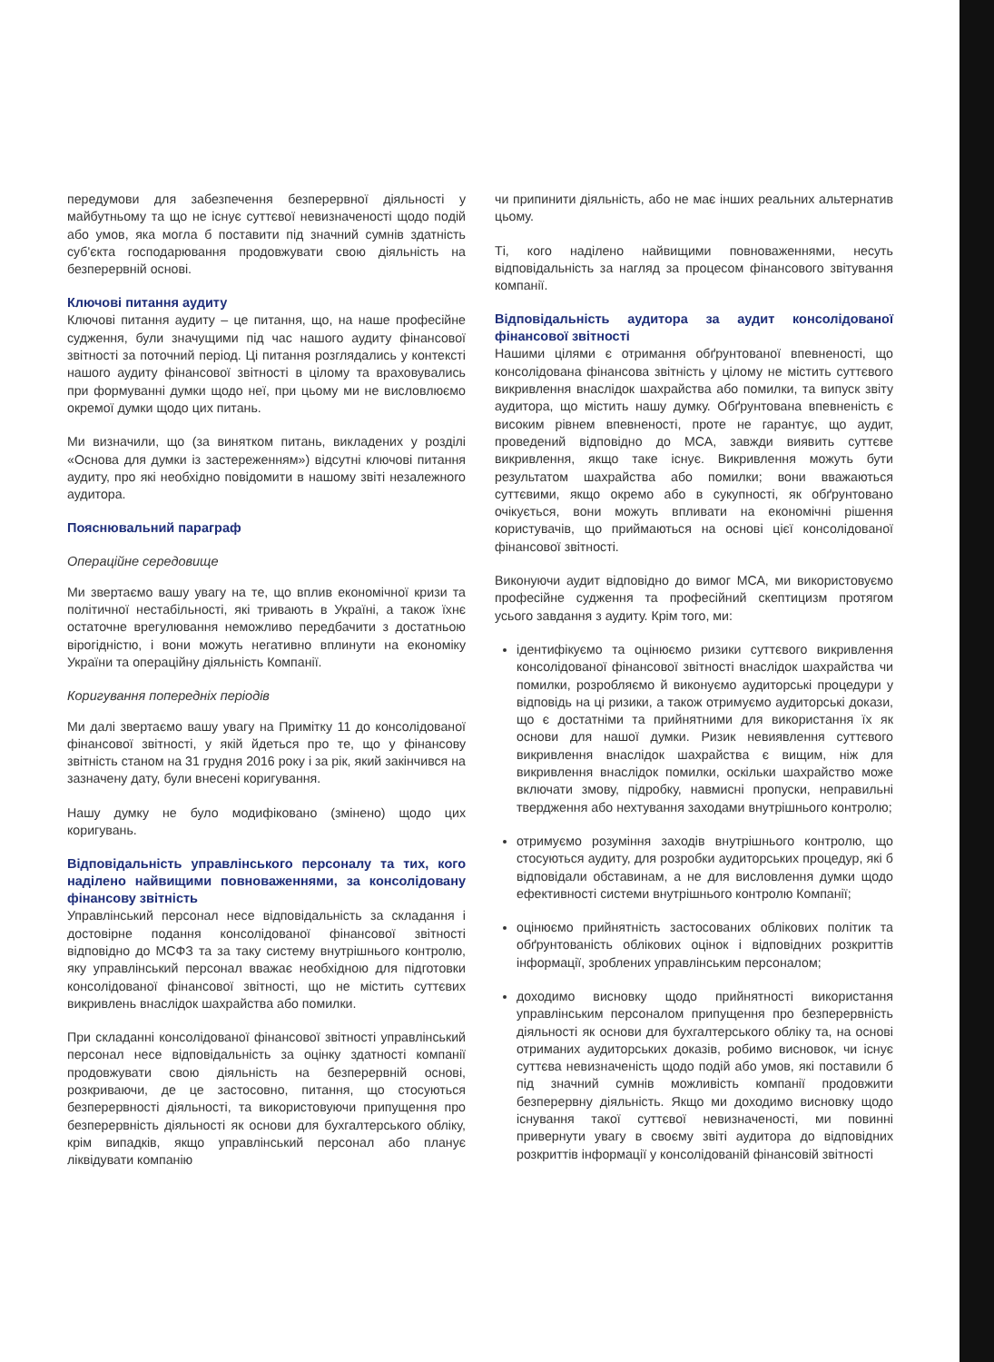передумови для забезпечення безперервної діяльності у майбутньому та що не існує суттєвої невизначеності щодо подій або умов, яка могла б поставити під значний сумнів здатність суб'єкта господарювання продовжувати свою діяльність на безперервній основі.
Ключові питання аудиту
Ключові питання аудиту – це питання, що, на наше професійне судження, були значущими під час нашого аудиту фінансової звітності за поточний період. Ці питання розглядались у контексті нашого аудиту фінансової звітності в цілому та враховувались при формуванні думки щодо неї, при цьому ми не висловлюємо окремої думки щодо цих питань.
Ми визначили, що (за винятком питань, викладених у розділі «Основа для думки із застереженням») відсутні ключові питання аудиту, про які необхідно повідомити в нашому звіті незалежного аудитора.
Пояснювальний параграф
Операційне середовище
Ми звертаємо вашу увагу на те, що вплив економічної кризи та політичної нестабільності, які тривають в Україні, а також їхнє остаточне врегулювання неможливо передбачити з достатньою вірогідністю, і вони можуть негативно вплинути на економіку України та операційну діяльність Компанії.
Коригування попередніх періодів
Ми далі звертаємо вашу увагу на Примітку 11 до консолідованої фінансової звітності, у якій йдеться про те, що у фінансову звітність станом на 31 грудня 2016 року і за рік, який закінчився на зазначену дату, були внесені коригування.
Нашу думку не було модифіковано (змінено) щодо цих коригувань.
Відповідальність управлінського персоналу та тих, кого наділено найвищими повноваженнями, за консолідовану фінансову звітність
Управлінський персонал несе відповідальність за складання і достовірне подання консолідованої фінансової звітності відповідно до МСФЗ та за таку систему внутрішнього контролю, яку управлінський персонал вважає необхідною для підготовки консолідованої фінансової звітності, що не містить суттєвих викривлень внаслідок шахрайства або помилки.
При складанні консолідованої фінансової звітності управлінський персонал несе відповідальність за оцінку здатності компанії продовжувати свою діяльність на безперервній основі, розкриваючи, де це застосовно, питання, що стосуються безперервності діяльності, та використовуючи припущення про безперервність діяльності як основи для бухгалтерського обліку, крім випадків, якщо управлінський персонал або планує ліквідувати компанію
чи припинити діяльність, або не має інших реальних альтернатив цьому.
Ті, кого наділено найвищими повноваженнями, несуть відповідальність за нагляд за процесом фінансового звітування компанії.
Відповідальність аудитора за аудит консолідованої фінансової звітності
Нашими цілями є отримання обґрунтованої впевненості, що консолідована фінансова звітність у цілому не містить суттєвого викривлення внаслідок шахрайства або помилки, та випуск звіту аудитора, що містить нашу думку. Обґрунтована впевненість є високим рівнем впевненості, проте не гарантує, що аудит, проведений відповідно до МСА, завжди виявить суттєве викривлення, якщо таке існує. Викривлення можуть бути результатом шахрайства або помилки; вони вважаються суттєвими, якщо окремо або в сукупності, як обґрунтовано очікується, вони можуть впливати на економічні рішення користувачів, що приймаються на основі цієї консолідованої фінансової звітності.
Виконуючи аудит відповідно до вимог МСА, ми використовуємо професійне судження та професійний скептицизм протягом усього завдання з аудиту. Крім того, ми:
ідентифікуємо та оцінюємо ризики суттєвого викривлення консолідованої фінансової звітності внаслідок шахрайства чи помилки, розробляємо й виконуємо аудиторські процедури у відповідь на ці ризики, а також отримуємо аудиторські докази, що є достатніми та прийнятними для використання їх як основи для нашої думки. Ризик невиявлення суттєвого викривлення внаслідок шахрайства є вищим, ніж для викривлення внаслідок помилки, оскільки шахрайство може включати змову, підробку, навмисні пропуски, неправильні твердження або нехтування заходами внутрішнього контролю;
отримуємо розуміння заходів внутрішнього контролю, що стосуються аудиту, для розробки аудиторських процедур, які б відповідали обставинам, а не для висловлення думки щодо ефективності системи внутрішнього контролю Компанії;
оцінюємо прийнятність застосованих облікових політик та обґрунтованість облікових оцінок і відповідних розкриттів інформації, зроблених управлінським персоналом;
доходимо висновку щодо прийнятності використання управлінським персоналом припущення про безперервність діяльності як основи для бухгалтерського обліку та, на основі отриманих аудиторських доказів, робимо висновок, чи існує суттєва невизначеність щодо подій або умов, які поставили б під значний сумнів можливість компанії продовжити безперервну діяльність. Якщо ми доходимо висновку щодо існування такої суттєвої невизначеності, ми повинні привернути увагу в своєму звіті аудитора до відповідних розкриттів інформації у консолідованій фінансовій звітності